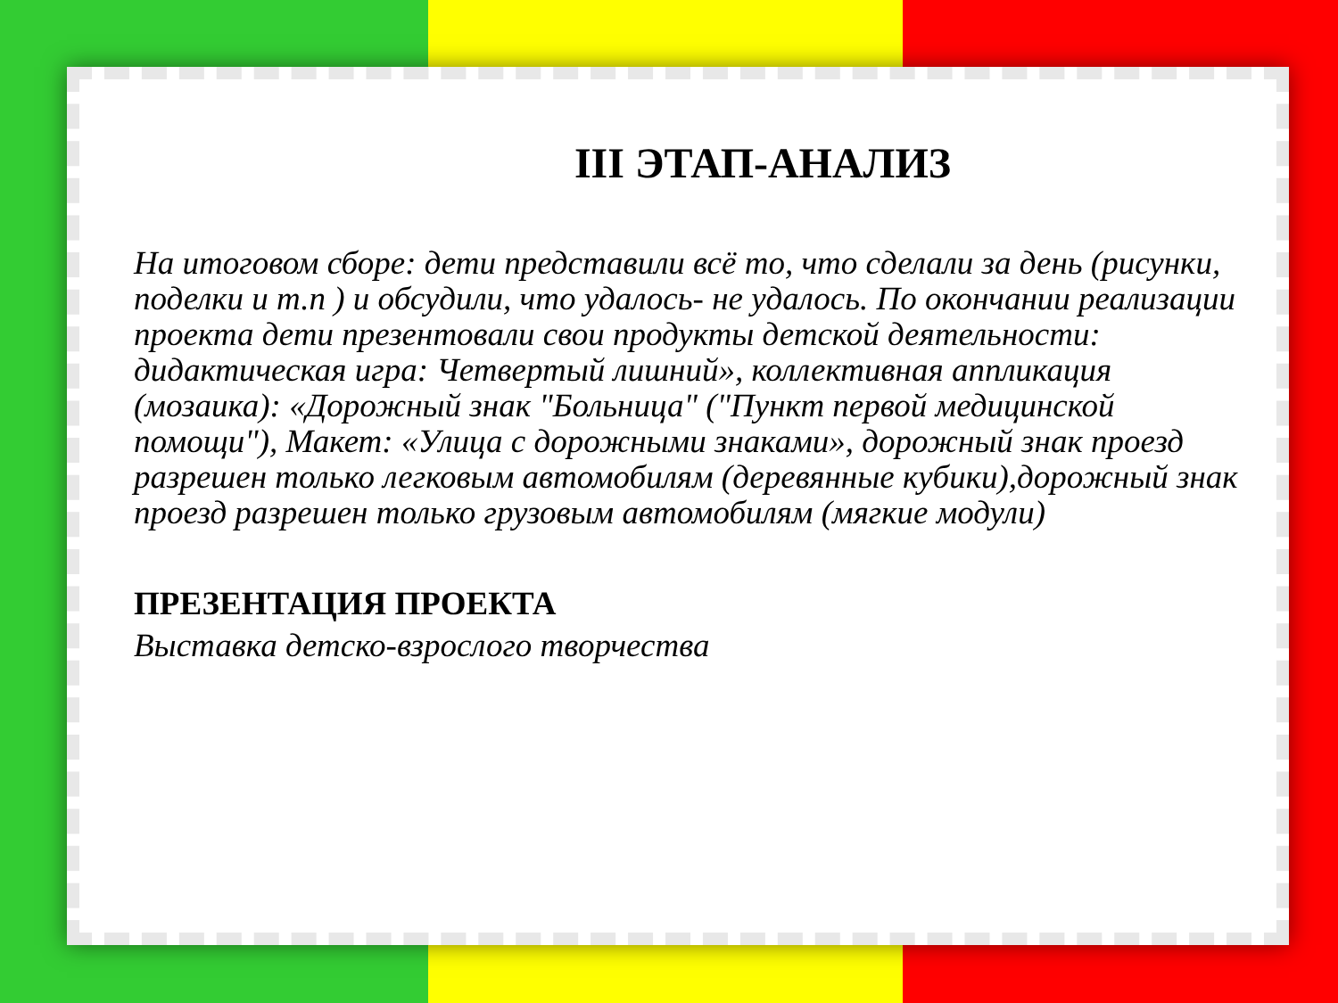III ЭТАП-АНАЛИЗ
На итоговом сборе: дети представили всё то, что сделали за день (рисунки, поделки и т.п ) и обсудили, что удалось- не удалось. По окончании реализации проекта дети презентовали свои продукты детской деятельности: дидактическая игра: Четвертый лишний», коллективная аппликация (мозаика): «Дорожный знак "Больница" ("Пункт первой медицинской помощи"), Макет: «Улица с дорожными знаками», дорожный знак проезд разрешен только легковым автомобилям (деревянные кубики),дорожный знак проезд разрешен только грузовым автомобилям (мягкие модули)
ПРЕЗЕНТАЦИЯ ПРОЕКТА
Выставка детско-взрослого творчества